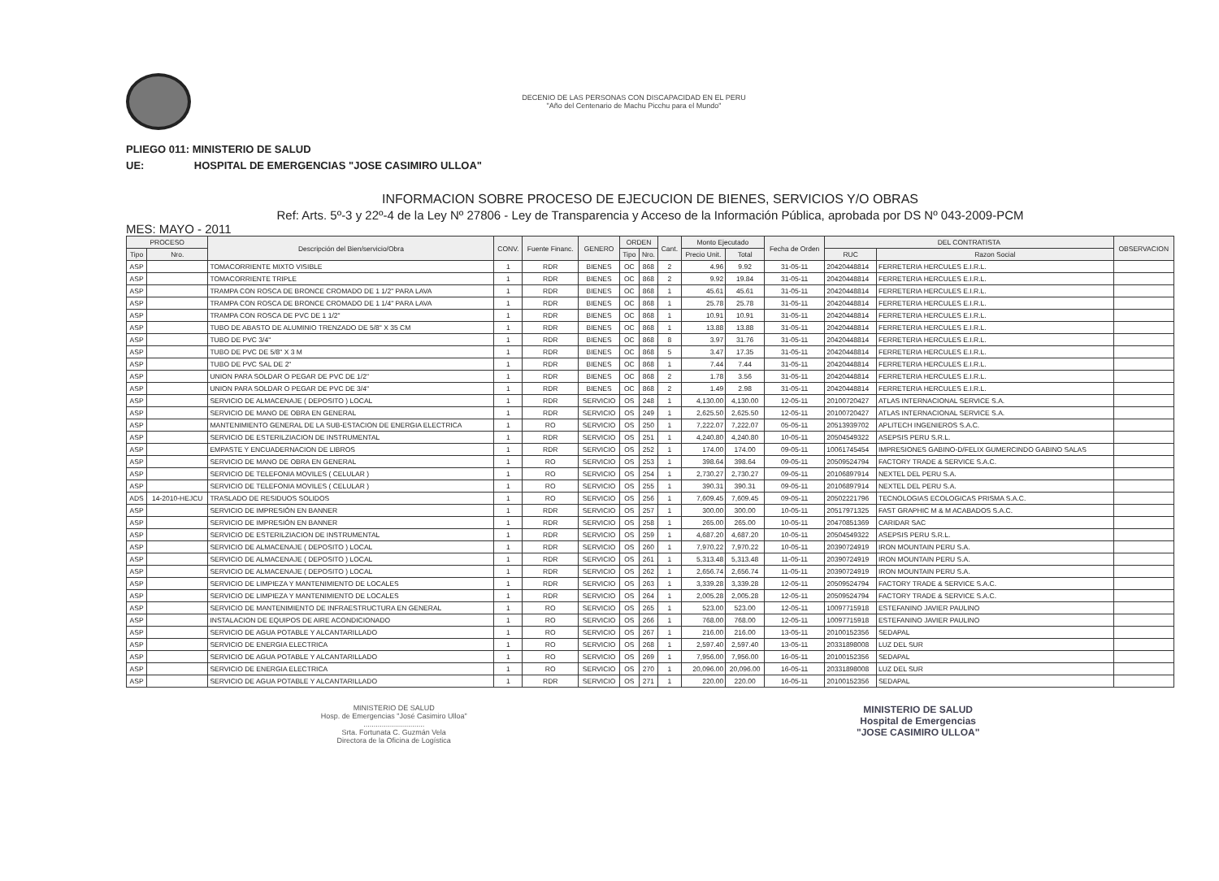DECENIO DE LAS PERSONAS CON DISCAPACIDAD EN EL PERU
"Año del Centenario de Machu Picchu para el Mundo"
PLIEGO 011: MINISTERIO DE SALUD
UE: HOSPITAL DE EMERGENCIAS "JOSE CASIMIRO ULLOA"
INFORMACION SOBRE PROCESO DE EJECUCION DE BIENES, SERVICIOS Y/O OBRAS
Ref: Arts. 5º-3 y 22º-4 de la Ley Nº 27806 - Ley de Transparencia y Acceso de la Información Pública, aprobada por DS Nº 043-2009-PCM
MES: MAYO - 2011
| PROCESO | | Descripción del Bien/servicio/Obra | CONV. | Fuente Financ. | GENERO | ORDEN | | Cant. | Monto Ejecutado | | Fecha de Orden | DEL CONTRATISTA | | OBSERVACION |
| --- | --- | --- | --- | --- | --- | --- | --- | --- | --- | --- | --- | --- | --- | --- |
| Tipo | Nro. | | | | | Tipo | Nro. | | Precio Unit. | Total | | RUC | Razon Social | |
| ASP | | TOMACORRIENTE MIXTO VISIBLE | 1 | RDR | BIENES | OC | 868 | 2 | 4.96 | 9.92 | 31-05-11 | 20420448814 | FERRETERIA HERCULES E.I.R.L. | |
| ASP | | TOMACORRIENTE TRIPLE | 1 | RDR | BIENES | OC | 868 | 2 | 9.92 | 19.84 | 31-05-11 | 20420448814 | FERRETERIA HERCULES E.I.R.L. | |
| ASP | | TRAMPA CON ROSCA DE BRONCE CROMADO DE 1 1/2" PARA LAVA | 1 | RDR | BIENES | OC | 868 | 1 | 45.61 | 45.61 | 31-05-11 | 20420448814 | FERRETERIA HERCULES E.I.R.L. | |
| ASP | | TRAMPA CON ROSCA DE BRONCE CROMADO DE 1 1/4" PARA LAVA | 1 | RDR | BIENES | OC | 868 | 1 | 25.78 | 25.78 | 31-05-11 | 20420448814 | FERRETERIA HERCULES E.I.R.L. | |
| ASP | | TRAMPA CON ROSCA DE PVC DE 1 1/2" | 1 | RDR | BIENES | OC | 868 | 1 | 10.91 | 10.91 | 31-05-11 | 20420448814 | FERRETERIA HERCULES E.I.R.L. | |
| ASP | | TUBO DE ABASTO DE ALUMINIO TRENZADO DE 5/8" X 35 CM | 1 | RDR | BIENES | OC | 868 | 1 | 13.88 | 13.88 | 31-05-11 | 20420448814 | FERRETERIA HERCULES E.I.R.L. | |
| ASP | | TUBO DE PVC 3/4" | 1 | RDR | BIENES | OC | 868 | 8 | 3.97 | 31.76 | 31-05-11 | 20420448814 | FERRETERIA HERCULES E.I.R.L. | |
| ASP | | TUBO DE PVC DE 5/8" X 3 M | 1 | RDR | BIENES | OC | 868 | 5 | 3.47 | 17.35 | 31-05-11 | 20420448814 | FERRETERIA HERCULES E.I.R.L. | |
| ASP | | TUBO DE PVC SAL DE 2" | 1 | RDR | BIENES | OC | 868 | 1 | 7.44 | 7.44 | 31-05-11 | 20420448814 | FERRETERIA HERCULES E.I.R.L. | |
| ASP | | UNION PARA SOLDAR O PEGAR DE PVC DE 1/2" | 1 | RDR | BIENES | OC | 868 | 2 | 1.78 | 3.56 | 31-05-11 | 20420448814 | FERRETERIA HERCULES E.I.R.L. | |
| ASP | | UNION PARA SOLDAR O PEGAR DE PVC DE 3/4" | 1 | RDR | BIENES | OC | 868 | 2 | 1.49 | 2.98 | 31-05-11 | 20420448814 | FERRETERIA HERCULES E.I.R.L. | |
| ASP | | SERVICIO DE ALMACENAJE ( DEPOSITO ) LOCAL | 1 | RDR | SERVICIO | OS | 248 | 1 | 4,130.00 | 4,130.00 | 12-05-11 | 20100720427 | ATLAS INTERNACIONAL SERVICE S.A. | |
| ASP | | SERVICIO DE MANO DE OBRA EN GENERAL | 1 | RDR | SERVICIO | OS | 249 | 1 | 2,625.50 | 2,625.50 | 12-05-11 | 20100720427 | ATLAS INTERNACIONAL SERVICE S.A. | |
| ASP | | MANTENIMIENTO GENERAL DE LA SUB-ESTACION DE ENERGIA ELECTRICA | 1 | RO | SERVICIO | OS | 250 | 1 | 7,222.07 | 7,222.07 | 05-05-11 | 20513939702 | APLITECH INGENIEROS S.A.C. | |
| ASP | | SERVICIO DE ESTERILZIACION DE INSTRUMENTAL | 1 | RDR | SERVICIO | OS | 251 | 1 | 4,240.80 | 4,240.80 | 10-05-11 | 20504549322 | ASEPSIS PERU S.R.L. | |
| ASP | | EMPASTE Y ENCUADERNACION DE LIBROS | 1 | RDR | SERVICIO | OS | 252 | 1 | 174.00 | 174.00 | 09-05-11 | 10061745454 | IMPRESIONES GABINO-D/FELIX GUMERCINDO GABINO SALAS | |
| ASP | | SERVICIO DE MANO DE OBRA EN GENERAL | 1 | RO | SERVICIO | OS | 253 | 1 | 398.64 | 398.64 | 09-05-11 | 20509524794 | FACTORY TRADE & SERVICE S.A.C. | |
| ASP | | SERVICIO DE TELEFONIA MOVILES ( CELULAR ) | 1 | RO | SERVICIO | OS | 254 | 1 | 2,730.27 | 2,730.27 | 09-05-11 | 20106897914 | NEXTEL DEL PERU S.A. | |
| ASP | | SERVICIO DE TELEFONIA MOVILES ( CELULAR ) | 1 | RO | SERVICIO | OS | 255 | 1 | 390.31 | 390.31 | 09-05-11 | 20106897914 | NEXTEL DEL PERU S.A. | |
| ADS | 14-2010-HEJCU | TRASLADO DE RESIDUOS SOLIDOS | 1 | RO | SERVICIO | OS | 256 | 1 | 7,609.45 | 7,609.45 | 09-05-11 | 20502221796 | TECNOLOGIAS ECOLOGICAS PRISMA S.A.C. | |
| ASP | | SERVICIO DE IMPRESIÓN EN BANNER | 1 | RDR | SERVICIO | OS | 257 | 1 | 300.00 | 300.00 | 10-05-11 | 20517971325 | FAST GRAPHIC M & M ACABADOS S.A.C. | |
| ASP | | SERVICIO DE IMPRESIÓN EN BANNER | 1 | RDR | SERVICIO | OS | 258 | 1 | 265.00 | 265.00 | 10-05-11 | 20470851369 | CARIDAR SAC | |
| ASP | | SERVICIO DE ESTERILZIACION DE INSTRUMENTAL | 1 | RDR | SERVICIO | OS | 259 | 1 | 4,687.20 | 4,687.20 | 10-05-11 | 20504549322 | ASEPSIS PERU S.R.L. | |
| ASP | | SERVICIO DE ALMACENAJE ( DEPOSITO ) LOCAL | 1 | RDR | SERVICIO | OS | 260 | 1 | 7,970.22 | 7,970.22 | 10-05-11 | 20390724919 | IRON MOUNTAIN PERU S.A. | |
| ASP | | SERVICIO DE ALMACENAJE ( DEPOSITO ) LOCAL | 1 | RDR | SERVICIO | OS | 261 | 1 | 5,313.48 | 5,313.48 | 11-05-11 | 20390724919 | IRON MOUNTAIN PERU S.A. | |
| ASP | | SERVICIO DE ALMACENAJE ( DEPOSITO ) LOCAL | 1 | RDR | SERVICIO | OS | 262 | 1 | 2,656.74 | 2,656.74 | 11-05-11 | 20390724919 | IRON MOUNTAIN PERU S.A. | |
| ASP | | SERVICIO DE LIMPIEZA Y MANTENIMIENTO DE LOCALES | 1 | RDR | SERVICIO | OS | 263 | 1 | 3,339.28 | 3,339.28 | 12-05-11 | 20509524794 | FACTORY TRADE & SERVICE S.A.C. | |
| ASP | | SERVICIO DE LIMPIEZA Y MANTENIMIENTO DE LOCALES | 1 | RDR | SERVICIO | OS | 264 | 1 | 2,005.28 | 2,005.28 | 12-05-11 | 20509524794 | FACTORY TRADE & SERVICE S.A.C. | |
| ASP | | SERVICIO DE MANTENIMIENTO DE INFRAESTRUCTURA EN GENERAL | 1 | RO | SERVICIO | OS | 265 | 1 | 523.00 | 523.00 | 12-05-11 | 10097715918 | ESTEFANINO JAVIER PAULINO | |
| ASP | | INSTALACION DE EQUIPOS DE AIRE ACONDICIONADO | 1 | RO | SERVICIO | OS | 266 | 1 | 768.00 | 768.00 | 12-05-11 | 10097715918 | ESTEFANINO JAVIER PAULINO | |
| ASP | | SERVICIO DE AGUA POTABLE Y ALCANTARILLADO | 1 | RO | SERVICIO | OS | 267 | 1 | 216.00 | 216.00 | 13-05-11 | 20100152356 | SEDAPAL | |
| ASP | | SERVICIO DE ENERGIA ELECTRICA | 1 | RO | SERVICIO | OS | 268 | 1 | 2,597.40 | 2,597.40 | 13-05-11 | 20331898008 | LUZ DEL SUR | |
| ASP | | SERVICIO DE AGUA POTABLE Y ALCANTARILLADO | 1 | RO | SERVICIO | OS | 269 | 1 | 7,956.00 | 7,956.00 | 16-05-11 | 20100152356 | SEDAPAL | |
| ASP | | SERVICIO DE ENERGIA ELECTRICA | 1 | RO | SERVICIO | OS | 270 | 1 | 20,096.00 | 20,096.00 | 16-05-11 | 20331898008 | LUZ DEL SUR | |
| ASP | | SERVICIO DE AGUA POTABLE Y ALCANTARILLADO | 1 | RDR | SERVICIO | OS | 271 | 1 | 220.00 | 220.00 | 16-05-11 | 20100152356 | SEDAPAL | |
MINISTERIO DE SALUD
Hosp. de Emergencias "José Casimiro Ulloa"
..............................
Srta. Fortunata C. Guzmán Vela
Directora de la Oficina de Logística
MINISTERIO DE SALUD
Hospital de Emergencias
"JOSE CASIMIRO ULLOA"